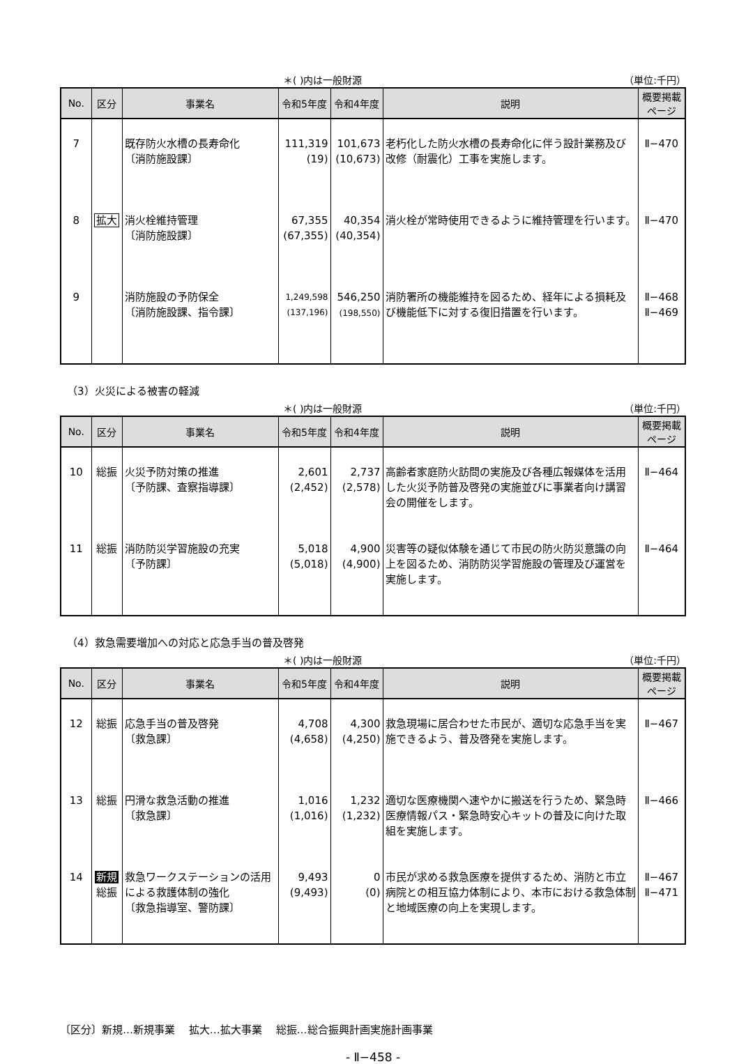＊( )内は一般財源 （単位:千円）
| No. | 区分 | 事業名 | 令和5年度 | 令和4年度 | 説明 | 概要掲載 ページ |
| --- | --- | --- | --- | --- | --- | --- |
| 7 | | 既存防火水槽の長寿命化 〔消防施設課〕 | 111,319 (19) | 101,673 (10,673) | 老朽化した防火水槽の長寿命化に伴う設計業務及び改修（耐震化）工事を実施します。 | Ⅱ−470 |
| 8 | 拡大 | 消火栓維持管理 〔消防施設課〕 | 67,355 (67,355) | 40,354 (40,354) | 消火栓が常時使用できるように維持管理を行います。 | Ⅱ−470 |
| 9 | | 消防施設の予防保全 〔消防施設課、指令課〕 | 1,249,598 (137,196) | 546,250 (198,550) | 消防署所の機能維持を図るため、経年による損耗及び機能低下に対する復旧措置を行います。 | Ⅱ−468 Ⅱ−469 |
（3）火災による被害の軽減
＊( )内は一般財源 （単位:千円）
| No. | 区分 | 事業名 | 令和5年度 | 令和4年度 | 説明 | 概要掲載 ページ |
| --- | --- | --- | --- | --- | --- | --- |
| 10 | 総振 | 火災予防対策の推進 〔予防課、査察指導課〕 | 2,601 (2,452) | 2,737 (2,578) | 高齢者家庭防火訪問の実施及び各種広報媒体を活用した火災予防普及啓発の実施並びに事業者向け講習会の開催をします。 | Ⅱ−464 |
| 11 | 総振 | 消防防災学習施設の充実 〔予防課〕 | 5,018 (5,018) | 4,900 (4,900) | 災害等の疑似体験を通じて市民の防火防災意識の向上を図るため、消防防災学習施設の管理及び運営を実施します。 | Ⅱ−464 |
（4）救急需要増加への対応と応急手当の普及啓発
＊( )内は一般財源 （単位:千円）
| No. | 区分 | 事業名 | 令和5年度 | 令和4年度 | 説明 | 概要掲載 ページ |
| --- | --- | --- | --- | --- | --- | --- |
| 12 | 総振 | 応急手当の普及啓発 〔救急課〕 | 4,708 (4,658) | 4,300 (4,250) | 救急現場に居合わせた市民が、適切な応急手当を実施できるよう、普及啓発を実施します。 | Ⅱ−467 |
| 13 | 総振 | 円滑な救急活動の推進 〔救急課〕 | 1,016 (1,016) | 1,232 (1,232) | 適切な医療機関へ速やかに搬送を行うため、緊急時医療情報パス・緊急時安心キットの普及に向けた取組を実施します。 | Ⅱ−466 |
| 14 | 新規 総振 | 救急ワークステーションの活用による救護体制の強化 〔救急指導室、警防課〕 | 9,493 (9,493) | 0 (0) | 市民が求める救急医療を提供するため、消防と市立病院との相互協力体制により、本市における救急体制と地域医療の向上を実現します。 | Ⅱ−467 Ⅱ−471 |
〔区分〕新規…新規事業　 拡大…拡大事業　 総振…総合振興計画実施計画事業
- Ⅱ−458 -